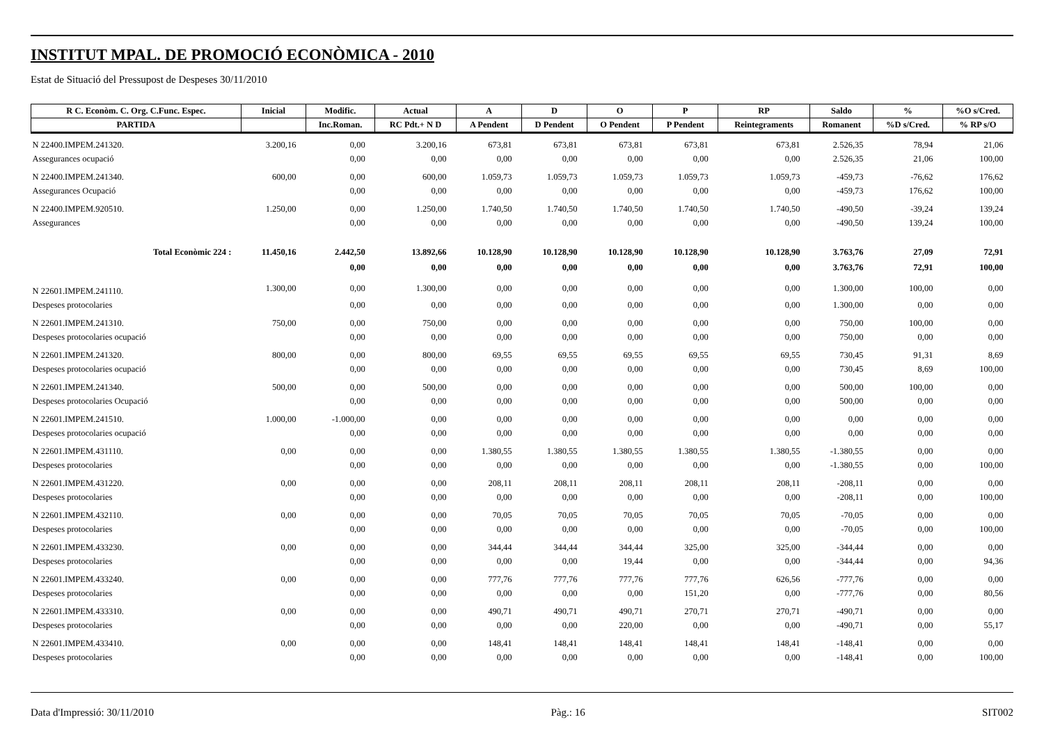INSTITUT MPAL. DE PROMOCIÓ ECONÒMICA - 2010
Estat de Situació del Pressupost de Despeses 30/11/2010
| R C. Econòm. C. Org. C.Func. Espec. | Inicial | Modific. | Actual | A | D | O | P | RP | Saldo | % | %O s/Cred. |
| --- | --- | --- | --- | --- | --- | --- | --- | --- | --- | --- | --- |
| PARTIDA | | Inc.Roman. | RC Pdt.+ N D | A Pendent | D Pendent | O Pendent | P Pendent | Reintegraments | Romanent | %D s/Cred. | % RP s/O |
| N 22400.IMPEM.241320. | 3.200,16 | 0,00 | 3.200,16 | 673,81 | 673,81 | 673,81 | 673,81 | 673,81 | 2.526,35 | 78,94 | 21,06 |
| Assegurances ocupació | | 0,00 | 0,00 | 0,00 | 0,00 | 0,00 | 0,00 | 0,00 | 2.526,35 | 21,06 | 100,00 |
| N 22400.IMPEM.241340. | 600,00 | 0,00 | 600,00 | 1.059,73 | 1.059,73 | 1.059,73 | 1.059,73 | 1.059,73 | -459,73 | -76,62 | 176,62 |
| Assegurances Ocupació | | 0,00 | 0,00 | 0,00 | 0,00 | 0,00 | 0,00 | 0,00 | -459,73 | 176,62 | 100,00 |
| N 22400.IMPEM.920510. | 1.250,00 | 0,00 | 1.250,00 | 1.740,50 | 1.740,50 | 1.740,50 | 1.740,50 | 1.740,50 | -490,50 | -39,24 | 139,24 |
| Assegurances | | 0,00 | 0,00 | 0,00 | 0,00 | 0,00 | 0,00 | 0,00 | -490,50 | 139,24 | 100,00 |
| Total Econòmic 224 : | 11.450,16 | 2.442,50 | 13.892,66 | 10.128,90 | 10.128,90 | 10.128,90 | 10.128,90 | 10.128,90 | 3.763,76 | 27,09 | 72,91 |
| | | 0,00 | 0,00 | 0,00 | 0,00 | 0,00 | 0,00 | 0,00 | 3.763,76 | 72,91 | 100,00 |
| N 22601.IMPEM.241110. | 1.300,00 | 0,00 | 1.300,00 | 0,00 | 0,00 | 0,00 | 0,00 | 0,00 | 1.300,00 | 100,00 | 0,00 |
| Despeses protocolaries | | 0,00 | 0,00 | 0,00 | 0,00 | 0,00 | 0,00 | 0,00 | 1.300,00 | 0,00 | 0,00 |
| N 22601.IMPEM.241310. | 750,00 | 0,00 | 750,00 | 0,00 | 0,00 | 0,00 | 0,00 | 0,00 | 750,00 | 100,00 | 0,00 |
| Despeses protocolaries ocupació | | 0,00 | 0,00 | 0,00 | 0,00 | 0,00 | 0,00 | 0,00 | 750,00 | 0,00 | 0,00 |
| N 22601.IMPEM.241320. | 800,00 | 0,00 | 800,00 | 69,55 | 69,55 | 69,55 | 69,55 | 69,55 | 730,45 | 91,31 | 8,69 |
| Despeses protocolaries ocupació | | 0,00 | 0,00 | 0,00 | 0,00 | 0,00 | 0,00 | 0,00 | 730,45 | 8,69 | 100,00 |
| N 22601.IMPEM.241340. | 500,00 | 0,00 | 500,00 | 0,00 | 0,00 | 0,00 | 0,00 | 0,00 | 500,00 | 100,00 | 0,00 |
| Despeses protocolaries Ocupació | | 0,00 | 0,00 | 0,00 | 0,00 | 0,00 | 0,00 | 0,00 | 500,00 | 0,00 | 0,00 |
| N 22601.IMPEM.241510. | 1.000,00 | -1.000,00 | 0,00 | 0,00 | 0,00 | 0,00 | 0,00 | 0,00 | 0,00 | 0,00 | 0,00 |
| Despeses protocolaries ocupació | | 0,00 | 0,00 | 0,00 | 0,00 | 0,00 | 0,00 | 0,00 | 0,00 | 0,00 | 0,00 |
| N 22601.IMPEM.431110. | 0,00 | 0,00 | 0,00 | 1.380,55 | 1.380,55 | 1.380,55 | 1.380,55 | 1.380,55 | -1.380,55 | 0,00 | 0,00 |
| Despeses protocolaries | | 0,00 | 0,00 | 0,00 | 0,00 | 0,00 | 0,00 | 0,00 | -1.380,55 | 0,00 | 100,00 |
| N 22601.IMPEM.431220. | 0,00 | 0,00 | 0,00 | 208,11 | 208,11 | 208,11 | 208,11 | 208,11 | -208,11 | 0,00 | 0,00 |
| Despeses protocolaries | | 0,00 | 0,00 | 0,00 | 0,00 | 0,00 | 0,00 | 0,00 | -208,11 | 0,00 | 100,00 |
| N 22601.IMPEM.432110. | 0,00 | 0,00 | 0,00 | 70,05 | 70,05 | 70,05 | 70,05 | 70,05 | -70,05 | 0,00 | 0,00 |
| Despeses protocolaries | | 0,00 | 0,00 | 0,00 | 0,00 | 0,00 | 0,00 | 0,00 | -70,05 | 0,00 | 100,00 |
| N 22601.IMPEM.433230. | 0,00 | 0,00 | 0,00 | 344,44 | 344,44 | 344,44 | 325,00 | 325,00 | -344,44 | 0,00 | 0,00 |
| Despeses protocolaries | | 0,00 | 0,00 | 0,00 | 0,00 | 19,44 | 0,00 | 0,00 | -344,44 | 0,00 | 94,36 |
| N 22601.IMPEM.433240. | 0,00 | 0,00 | 0,00 | 777,76 | 777,76 | 777,76 | 777,76 | 626,56 | -777,76 | 0,00 | 0,00 |
| Despeses protocolaries | | 0,00 | 0,00 | 0,00 | 0,00 | 0,00 | 151,20 | 0,00 | -777,76 | 0,00 | 80,56 |
| N 22601.IMPEM.433310. | 0,00 | 0,00 | 0,00 | 490,71 | 490,71 | 490,71 | 270,71 | 270,71 | -490,71 | 0,00 | 0,00 |
| Despeses protocolaries | | 0,00 | 0,00 | 0,00 | 0,00 | 220,00 | 0,00 | 0,00 | -490,71 | 0,00 | 55,17 |
| N 22601.IMPEM.433410. | 0,00 | 0,00 | 0,00 | 148,41 | 148,41 | 148,41 | 148,41 | 148,41 | -148,41 | 0,00 | 0,00 |
| Despeses protocolaries | | 0,00 | 0,00 | 0,00 | 0,00 | 0,00 | 0,00 | 0,00 | -148,41 | 0,00 | 100,00 |
Data d'Impressió: 30/11/2010 Pàg.: 16 SIT002